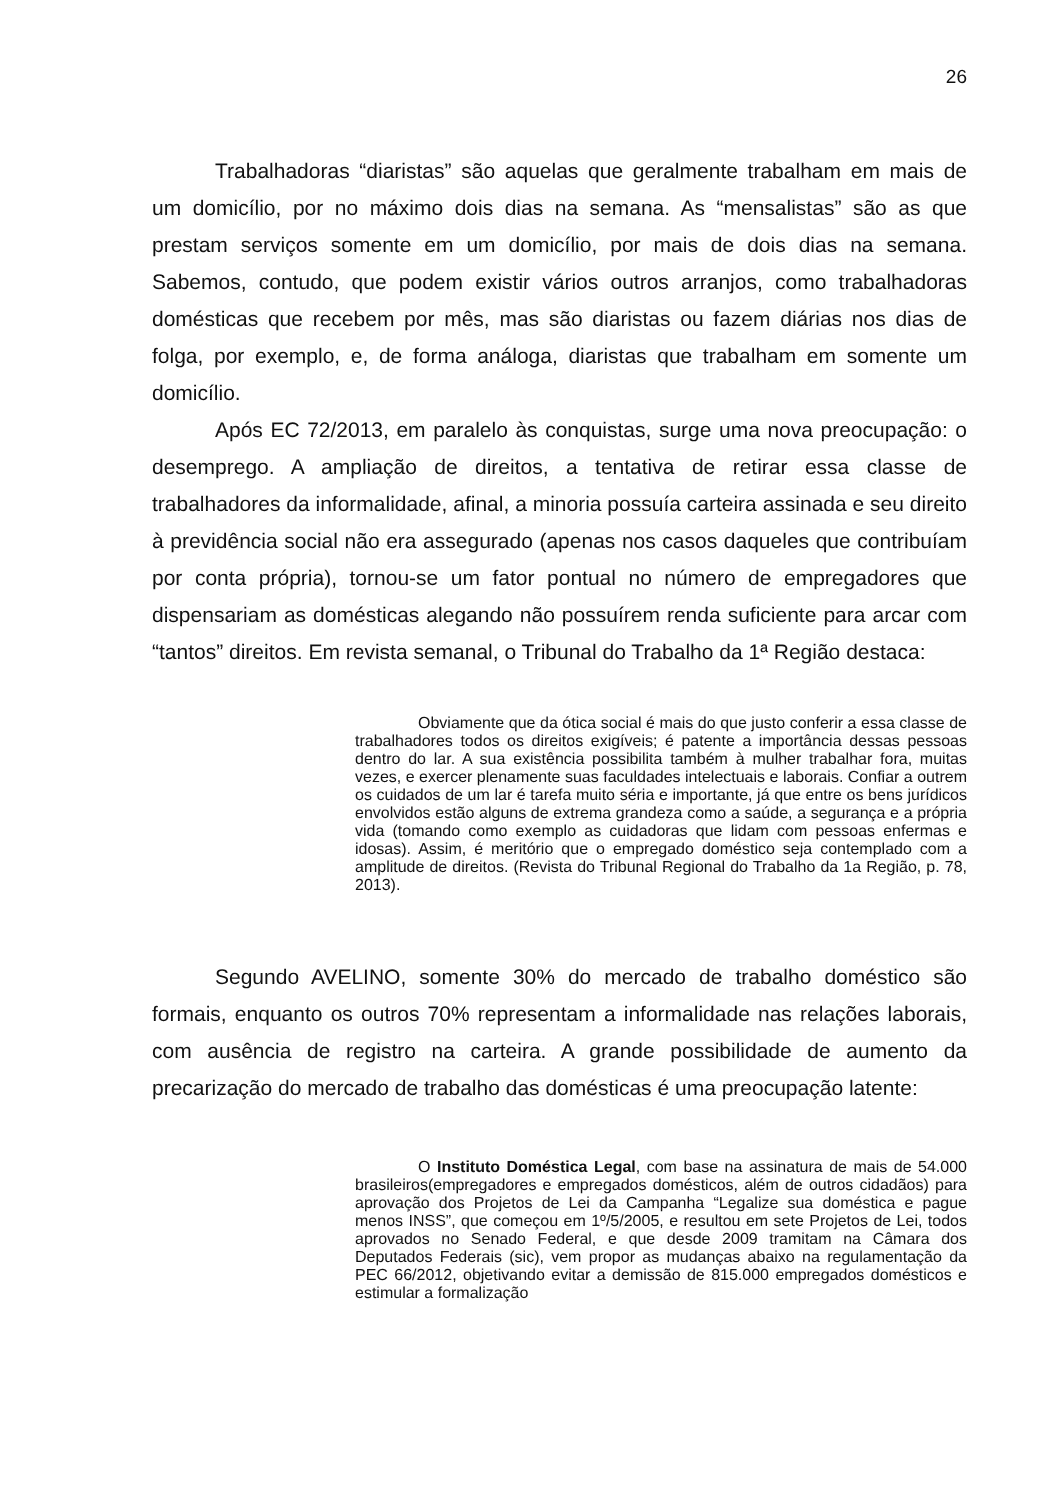26
Trabalhadoras “diaristas” são aquelas que geralmente trabalham em mais de um domicílio, por no máximo dois dias na semana. As “mensalistas” são as que prestam serviços somente em um domicílio, por mais de dois dias na semana. Sabemos, contudo, que podem existir vários outros arranjos, como trabalhadoras domésticas que recebem por mês, mas são diaristas ou fazem diárias nos dias de folga, por exemplo, e, de forma análoga, diaristas que trabalham em somente um domicílio.
Após EC 72/2013, em paralelo às conquistas, surge uma nova preocupação: o desemprego. A ampliação de direitos, a tentativa de retirar essa classe de trabalhadores da informalidade, afinal, a minoria possuía carteira assinada e seu direito à previdência social não era assegurado (apenas nos casos daqueles que contribuíam por conta própria), tornou-se um fator pontual no número de empregadores que dispensariam as domésticas alegando não possuírem renda suficiente para arcar com “tantos” direitos. Em revista semanal, o Tribunal do Trabalho da 1ª Região destaca:
Obviamente que da ótica social é mais do que justo conferir a essa classe de trabalhadores todos os direitos exigíveis; é patente a importância dessas pessoas dentro do lar. A sua existência possibilita também à mulher trabalhar fora, muitas vezes, e exercer plenamente suas faculdades intelectuais e laborais. Confiar a outrem os cuidados de um lar é tarefa muito séria e importante, já que entre os bens jurídicos envolvidos estão alguns de extrema grandeza como a saúde, a segurança e a própria vida (tomando como exemplo as cuidadoras que lidam com pessoas enfermas e idosas). Assim, é meritório que o empregado doméstico seja contemplado com a amplitude de direitos. (Revista do Tribunal Regional do Trabalho da 1a Região, p. 78, 2013).
Segundo AVELINO, somente 30% do mercado de trabalho doméstico são formais, enquanto os outros 70% representam a informalidade nas relações laborais, com ausência de registro na carteira. A grande possibilidade de aumento da precarização do mercado de trabalho das domésticas é uma preocupação latente:
O Instituto Doméstica Legal, com base na assinatura de mais de 54.000 brasileiros(empregadores e empregados domésticos, além de outros cidadãos) para aprovação dos Projetos de Lei da Campanha “Legalize sua doméstica e pague menos INSS”, que começou em 1º/5/2005, e resultou em sete Projetos de Lei, todos aprovados no Senado Federal, e que desde 2009 tramitam na Câmara dos Deputados Federais (sic), vem propor as mudanças abaixo na regulamentação da PEC 66/2012, objetivando evitar a demissão de 815.000 empregados domésticos e estimular a formalização